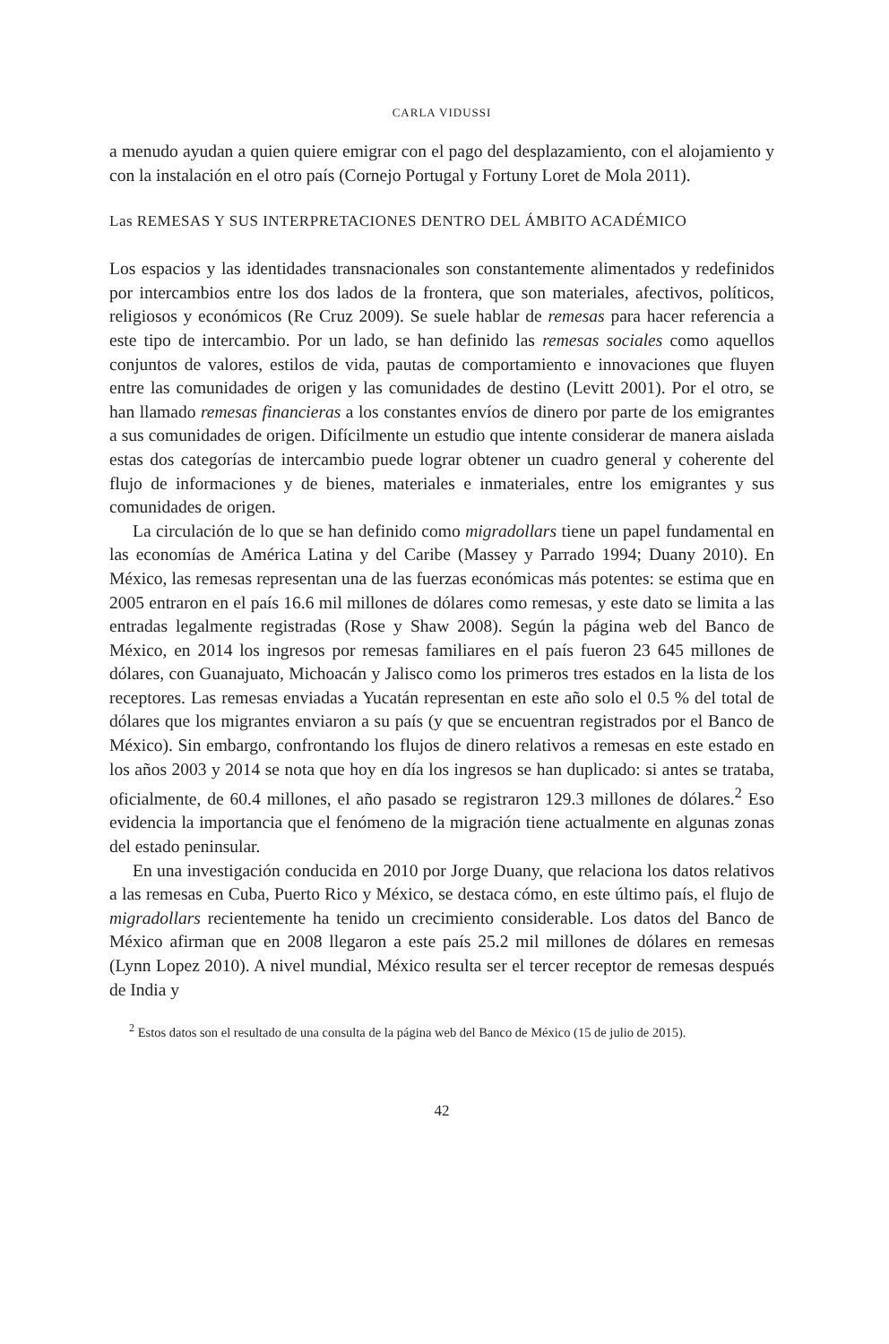CARLA VIDUSSI
a menudo ayudan a quien quiere emigrar con el pago del desplazamiento, con el alojamiento y con la instalación en el otro país (Cornejo Portugal y Fortuny Loret de Mola 2011).
Las REMESAS Y SUS INTERPRETACIONES DENTRO DEL ÁMBITO ACADÉMICO
Los espacios y las identidades transnacionales son constantemente alimentados y redefinidos por intercambios entre los dos lados de la frontera, que son materiales, afectivos, políticos, religiosos y económicos (Re Cruz 2009). Se suele hablar de remesas para hacer referencia a este tipo de intercambio. Por un lado, se han definido las remesas sociales como aquellos conjuntos de valores, estilos de vida, pautas de comportamiento e innovaciones que fluyen entre las comunidades de origen y las comunidades de destino (Levitt 2001). Por el otro, se han llamado remesas financieras a los constantes envíos de dinero por parte de los emigrantes a sus comunidades de origen. Difícilmente un estudio que intente considerar de manera aislada estas dos categorías de intercambio puede lograr obtener un cuadro general y coherente del flujo de informaciones y de bienes, materiales e inmateriales, entre los emigrantes y sus comunidades de origen.
La circulación de lo que se han definido como migradollars tiene un papel fundamental en las economías de América Latina y del Caribe (Massey y Parrado 1994; Duany 2010). En México, las remesas representan una de las fuerzas económicas más potentes: se estima que en 2005 entraron en el país 16.6 mil millones de dólares como remesas, y este dato se limita a las entradas legalmente registradas (Rose y Shaw 2008). Según la página web del Banco de México, en 2014 los ingresos por remesas familiares en el país fueron 23 645 millones de dólares, con Guanajuato, Michoacán y Jalisco como los primeros tres estados en la lista de los receptores. Las remesas enviadas a Yucatán representan en este año solo el 0.5 % del total de dólares que los migrantes enviaron a su país (y que se encuentran registrados por el Banco de México). Sin embargo, confrontando los flujos de dinero relativos a remesas en este estado en los años 2003 y 2014 se nota que hoy en día los ingresos se han duplicado: si antes se trataba, oficialmente, de 60.4 millones, el año pasado se registraron 129.3 millones de dólares.<sup>2</sup> Eso evidencia la importancia que el fenómeno de la migración tiene actualmente en algunas zonas del estado peninsular.
En una investigación conducida en 2010 por Jorge Duany, que relaciona los datos relativos a las remesas en Cuba, Puerto Rico y México, se destaca cómo, en este último país, el flujo de migradollars recientemente ha tenido un crecimiento considerable. Los datos del Banco de México afirman que en 2008 llegaron a este país 25.2 mil millones de dólares en remesas (Lynn Lopez 2010). A nivel mundial, México resulta ser el tercer receptor de remesas después de India y
<sup>2</sup> Estos datos son el resultado de una consulta de la página web del Banco de México (15 de julio de 2015).
42